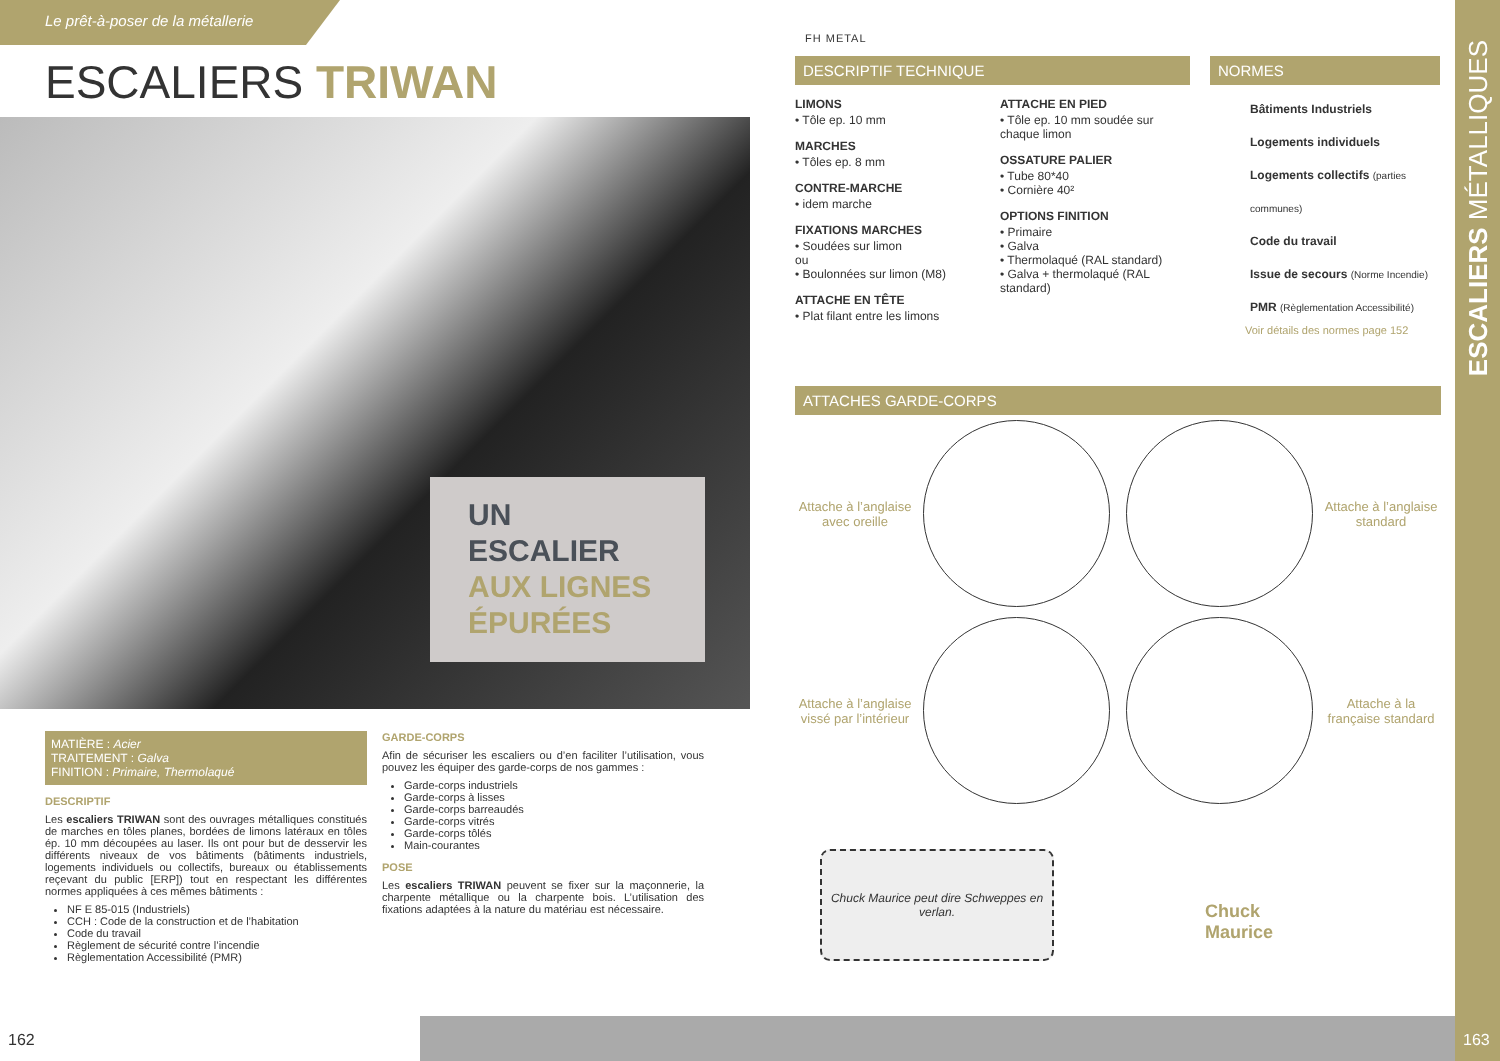Le prêt-à-poser de la métallerie
ESCALIERS TRIWAN
UN
ESCALIER
AUX LIGNES
ÉPURÉES
MATIÈRE : Acier
TRAITEMENT : Galva
FINITION : Primaire, Thermolaqué
DESCRIPTIF
Les escaliers TRIWAN sont des ouvrages métalliques constitués de marches en tôles planes, bordées de limons latéraux en tôles ép. 10 mm découpées au laser. Ils ont pour but de desservir les différents niveaux de vos bâtiments (bâtiments industriels, logements individuels ou collectifs, bureaux ou établissements reçevant du public [ERP]) tout en respectant les différentes normes appliquées à ces mêmes bâtiments :
NF E 85-015 (Industriels)
CCH : Code de la construction et de l’habitation
Code du travail
Règlement de sécurité contre l’incendie
Règlementation Accessibilité (PMR)
GARDE-CORPS
Afin de sécuriser les escaliers ou d’en faciliter l’utilisation, vous pouvez les équiper des garde-corps de nos gammes :
Garde-corps industriels
Garde-corps à lisses
Garde-corps barreaudés
Garde-corps vitrés
Garde-corps tôlés
Main-courantes
POSE
Les escaliers TRIWAN peuvent se fixer sur la maçonnerie, la charpente métallique ou la charpente bois. L’utilisation des fixations adaptées à la nature du matériau est nécessaire.
162
FH METAL
DESCRIPTIF TECHNIQUE
LIMONS
• Tôle ep. 10 mm
MARCHES
• Tôles ep. 8 mm
CONTRE-MARCHE
• idem marche
FIXATIONS MARCHES
• Soudées sur limon
ou
• Boulonnées sur limon (M8)
ATTACHE EN TÊTE
• Plat filant entre les limons
ATTACHE EN PIED
• Tôle ep. 10 mm soudée sur chaque limon
OSSATURE PALIER
• Tube 80*40
• Cornière 40²
OPTIONS FINITION
• Primaire
• Galva
• Thermolaqué (RAL standard)
• Galva + thermolaqué (RAL standard)
NORMES
Bâtiments Industriels
Logements individuels
Logements collectifs (parties communes)
Code du travail
Issue de secours (Norme Incendie)
PMR (Règlementation Accessibilité)
Voir détails des normes page 152
ATTACHES GARDE-CORPS
Attache à l’anglaise avec oreille Attache à l’anglaise standard
Attache à l’anglaise vissé par l’intérieur Attache à la française standard
Chuck Maurice peut dire Schweppes en verlan.
Chuck
Maurice
ESCALIERS MÉTALLIQUES
163